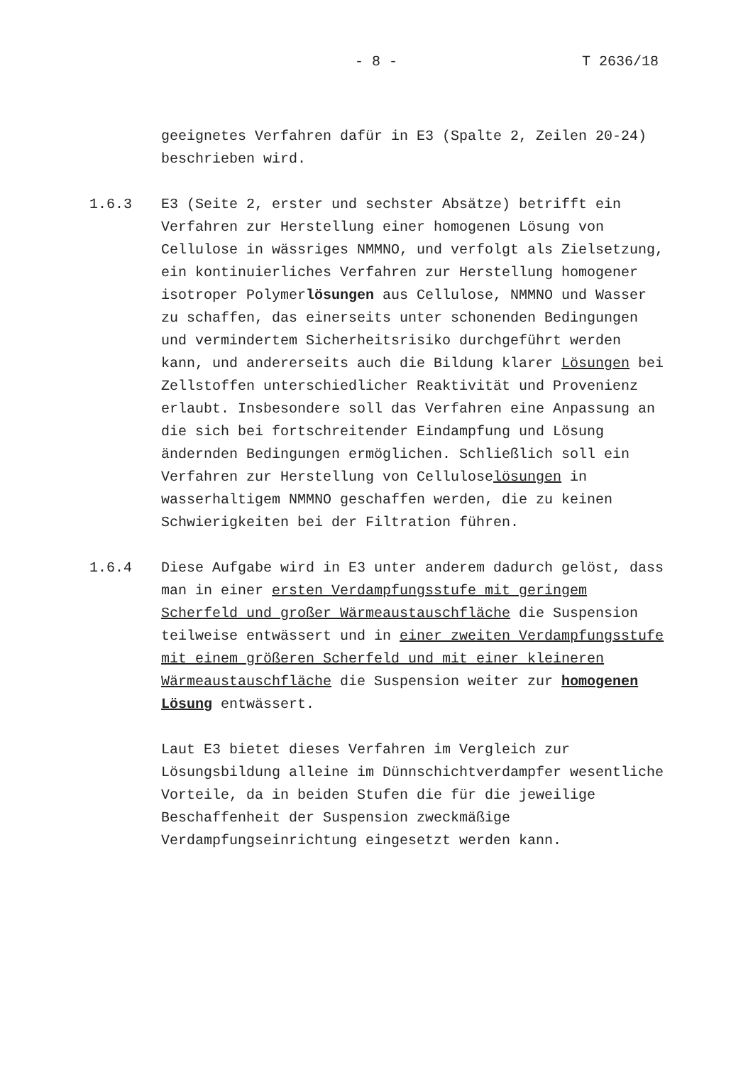- 8 - T 2636/18
geeignetes Verfahren dafür in E3 (Spalte 2, Zeilen 20-24) beschrieben wird.
1.6.3 E3 (Seite 2, erster und sechster Absätze) betrifft ein Verfahren zur Herstellung einer homogenen Lösung von Cellulose in wässriges NMMNO, und verfolgt als Zielsetzung, ein kontinuierliches Verfahren zur Herstellung homogener isotroper Polymerlösungen aus Cellulose, NMMNO und Wasser zu schaffen, das einerseits unter schonenden Bedingungen und vermindertem Sicherheitsrisiko durchgeführt werden kann, und andererseits auch die Bildung klarer Lösungen bei Zellstoffen unterschiedlicher Reaktivität und Provenienz erlaubt. Insbesondere soll das Verfahren eine Anpassung an die sich bei fortschreitender Eindampfung und Lösung ändernden Bedingungen ermöglichen. Schließlich soll ein Verfahren zur Herstellung von Celluloselösungen in wasserhaltigem NMMNO geschaffen werden, die zu keinen Schwierigkeiten bei der Filtration führen.
1.6.4 Diese Aufgabe wird in E3 unter anderem dadurch gelöst, dass man in einer ersten Verdampfungsstufe mit geringem Scherfeld und großer Wärmeaustauschfläche die Suspension teilweise entwässert und in einer zweiten Verdampfungsstufe mit einem größeren Scherfeld und mit einer kleineren Wärmeaustauschfläche die Suspension weiter zur homogenen Lösung entwässert.
Laut E3 bietet dieses Verfahren im Vergleich zur Lösungsbildung alleine im Dünnschichtverdampfer wesentliche Vorteile, da in beiden Stufen die für die jeweilige Beschaffenheit der Suspension zweckmäßige Verdampfungseinrichtung eingesetzt werden kann.